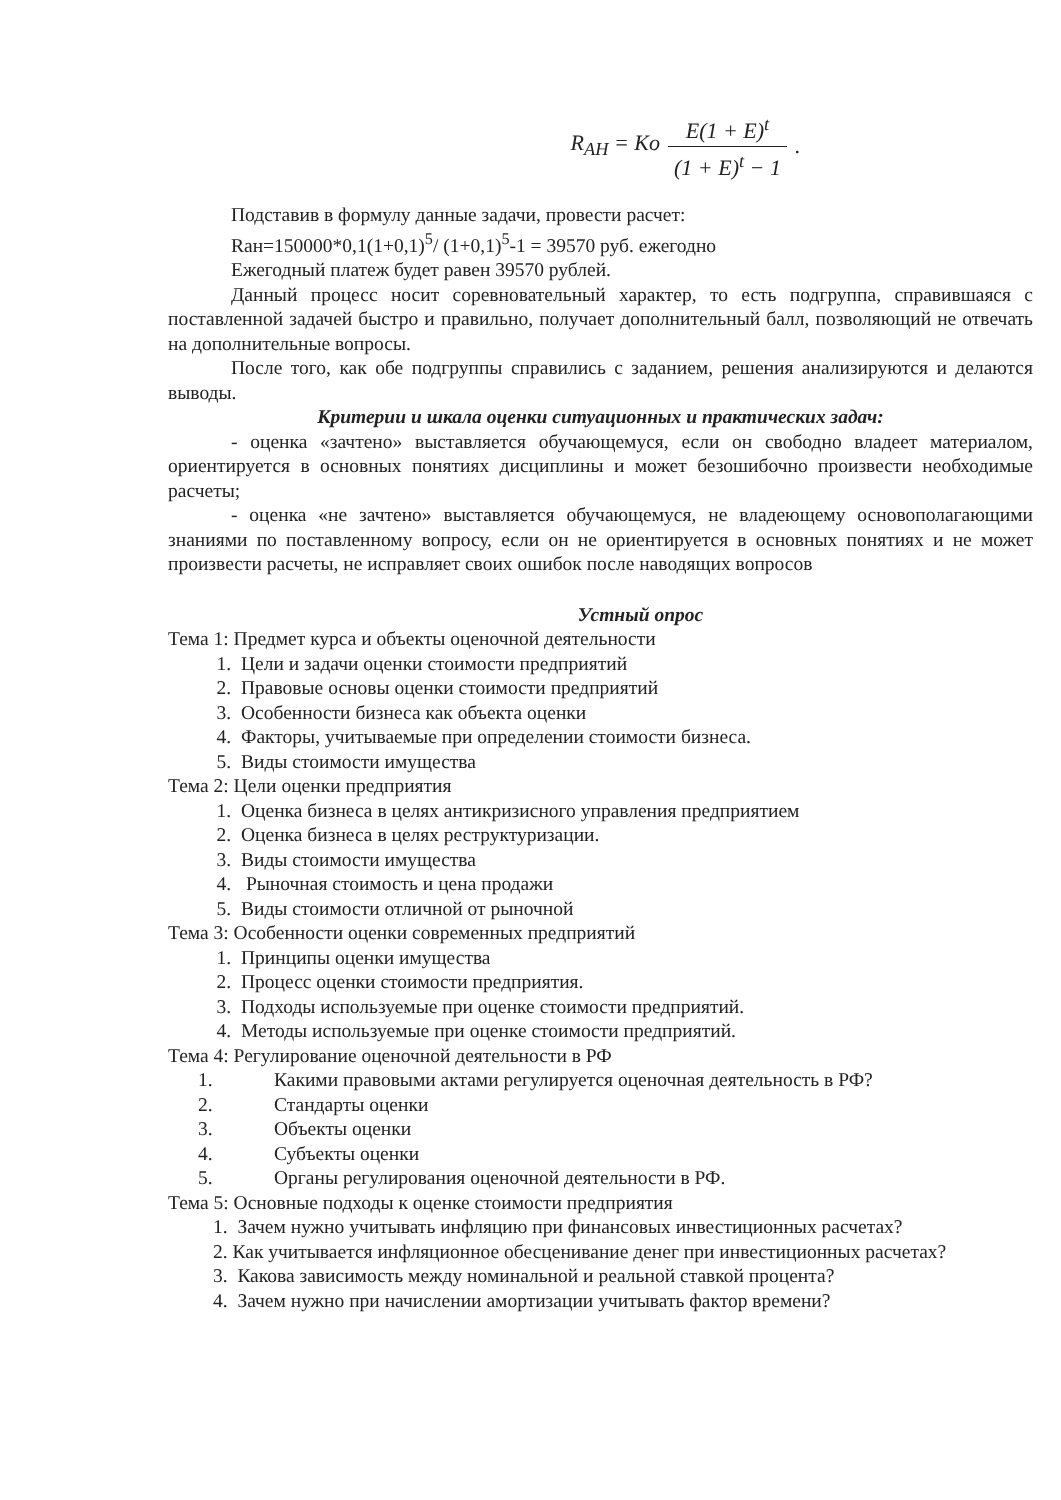R<sub>AH</sub> = Ko E(1 + E)<sup>t</sup> (1 + E)<sup>t</sup> − 1.
Подставив в формулу данные задачи, провести расчет:
Rан=150000*0,1(1+0,1)<sup>5</sup>/ (1+0,1)<sup>5</sup>-1 = 39570 руб. ежегодно
Ежегодный платеж будет равен 39570 рублей.
Данный процесс носит соревновательный характер, то есть подгруппа, справившаяся с поставленной задачей быстро и правильно, получает дополнительный балл, позволяющий не отвечать на дополнительные вопросы.
После того, как обе подгруппы справились с заданием, решения анализируются и делаются выводы.
Критерии и шкала оценки ситуационных и практических задач:
- оценка «зачтено» выставляется обучающемуся, если он свободно владеет материалом, ориентируется в основных понятиях дисциплины и может безошибочно произвести необходимые расчеты;
- оценка «не зачтено» выставляется обучающемуся, не владеющему основополагающими знаниями по поставленному вопросу, если он не ориентируется в основных понятиях и не может произвести расчеты, не исправляет своих ошибок после наводящих вопросов
Устный опрос
Тема 1: Предмет курса и объекты оценочной деятельности
1. Цели и задачи оценки стоимости предприятий
2. Правовые основы оценки стоимости предприятий
3. Особенности бизнеса как объекта оценки
4. Факторы, учитываемые при определении стоимости бизнеса.
5. Виды стоимости имущества
Тема 2: Цели оценки предприятия
1. Оценка бизнеса в целях антикризисного управления предприятием
2. Оценка бизнеса в целях реструктуризации.
3. Виды стоимости имущества
4. Рыночная стоимость и цена продажи
5. Виды стоимости отличной от рыночной
Тема 3: Особенности оценки современных предприятий
1. Принципы оценки имущества
2. Процесс оценки стоимости предприятия.
3. Подходы используемые при оценке стоимости предприятий.
4. Методы используемые при оценке стоимости предприятий.
Тема 4: Регулирование оценочной деятельности в РФ
1. Какими правовыми актами регулируется оценочная деятельность в РФ?
2. Стандарты оценки
3. Объекты оценки
4. Субъекты оценки
5. Органы регулирования оценочной деятельности в РФ.
Тема 5: Основные подходы к оценке стоимости предприятия
1. Зачем нужно учитывать инфляцию при финансовых инвестиционных расчетах?
2. Как учитывается инфляционное обесценивание денег при инвестиционных расчетах?
3. Какова зависимость между номинальной и реальной ставкой процента?
4. Зачем нужно при начислении амортизации учитывать фактор времени?